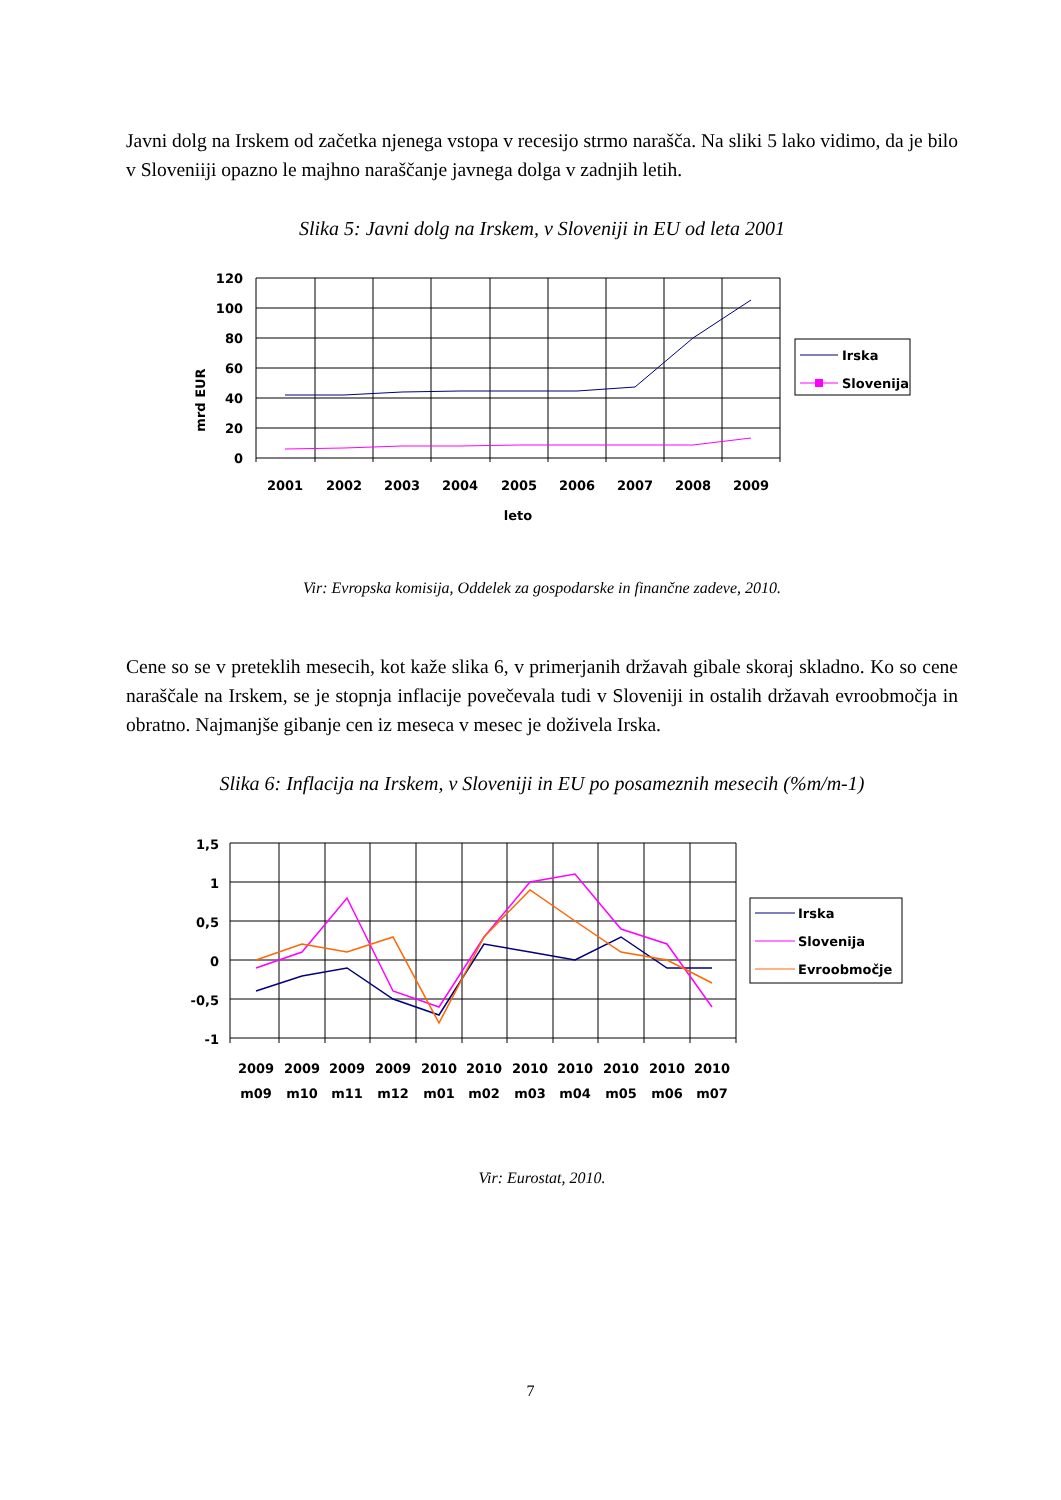Javni dolg na Irskem od začetka njenega vstopa v recesijo strmo narašča. Na sliki 5 lako vidimo, da je bilo v Sloveniiji opazno le majhno naraščanje javnega dolga v zadnjih letih.
Slika 5: Javni dolg na Irskem, v Sloveniji in EU od leta 2001
mrd EUR
120
100
80
60
40
20
0
2001
2002
2003
2004
2005
2006
2007
2008
2009
leto
Irska
Slovenija
Vir: Evropska komisija, Oddelek za gospodarske in finančne zadeve, 2010.
Cene so se v preteklih mesecih, kot kaže slika 6, v primerjanih državah gibale skoraj skladno. Ko so cene naraščale na Irskem, se je stopnja inflacije povečevala tudi v Sloveniji in ostalih državah evroobmočja in obratno. Najmanjše gibanje cen iz meseca v mesec je doživela Irska.
Slika 6: Inflacija na Irskem, v Sloveniji in EU po posameznih mesecih (%m/m-1)
1,5
1
0,5
0
-0,5
-1
2009
2009
2009
2009
2010
2010
2010
2010
2010
2010
2010
m09
m10
m11
m12
m01
m02
m03
m04
m05
m06
m07
Irska
Slovenija
Evroobmočje
Vir: Eurostat, 2010.
7